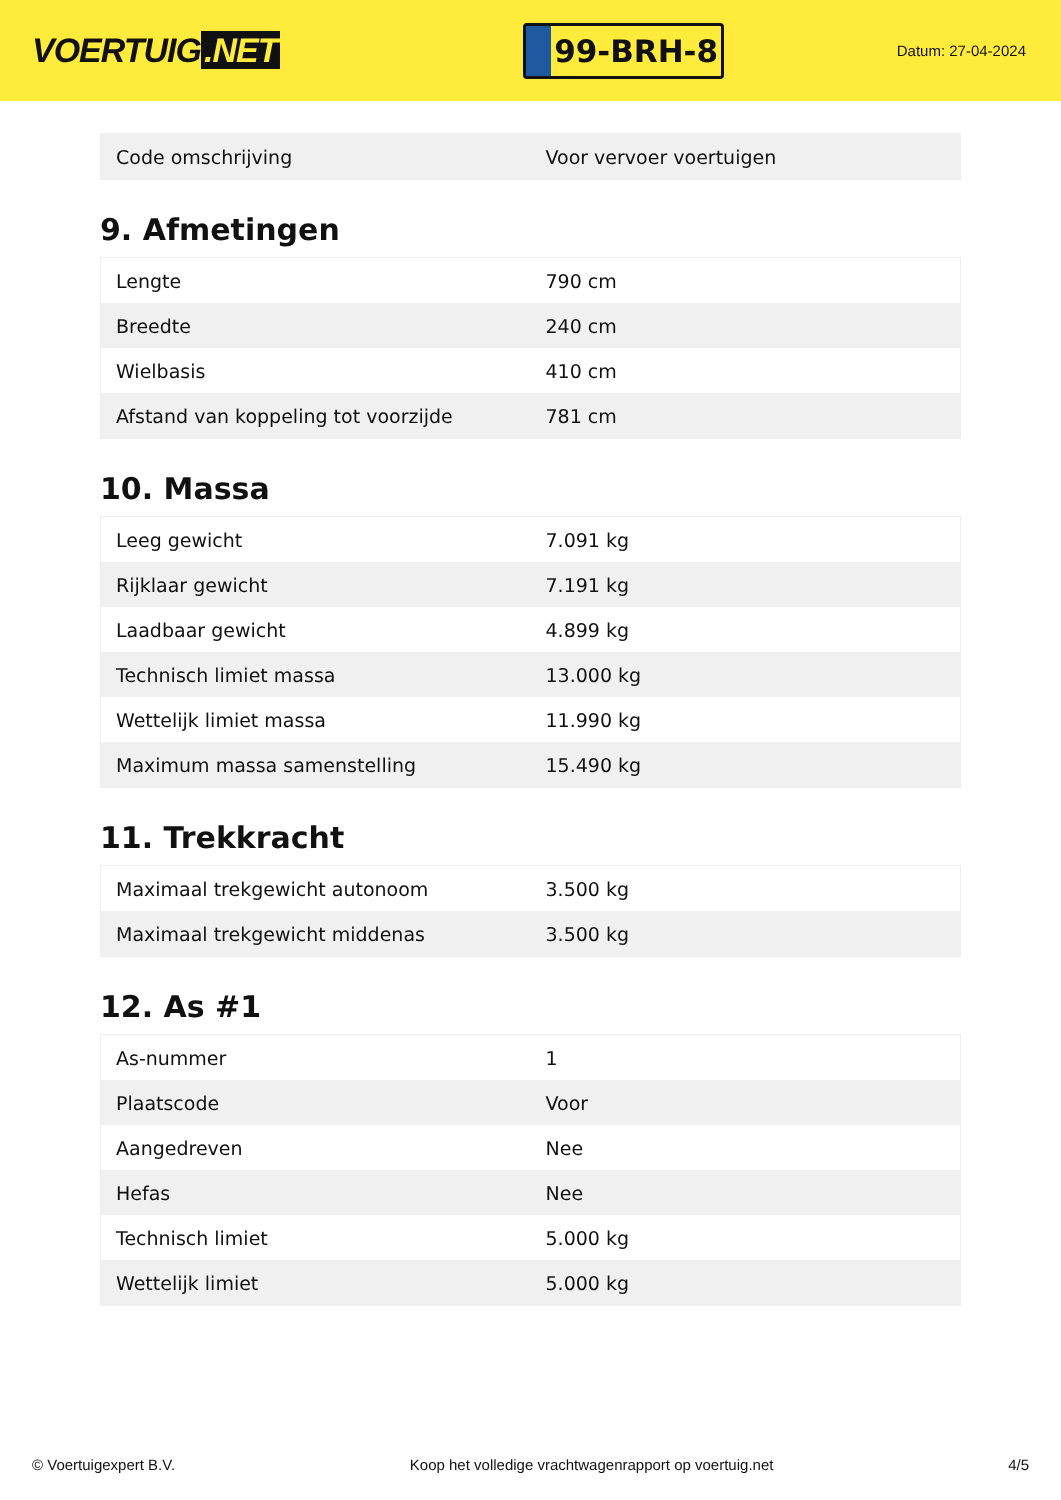VOERTUIG.NET
99-BRH-8
Datum: 27-04-2024
| Code omschrijving | Voor vervoer voertuigen |
9. Afmetingen
| Lengte | 790 cm |
| Breedte | 240 cm |
| Wielbasis | 410 cm |
| Afstand van koppeling tot voorzijde | 781 cm |
10. Massa
| Leeg gewicht | 7.091 kg |
| Rijklaar gewicht | 7.191 kg |
| Laadbaar gewicht | 4.899 kg |
| Technisch limiet massa | 13.000 kg |
| Wettelijk limiet massa | 11.990 kg |
| Maximum massa samenstelling | 15.490 kg |
11. Trekkracht
| Maximaal trekgewicht autonoom | 3.500 kg |
| Maximaal trekgewicht middenas | 3.500 kg |
12. As #1
| As-nummer | 1 |
| Plaatscode | Voor |
| Aangedreven | Nee |
| Hefas | Nee |
| Technisch limiet | 5.000 kg |
| Wettelijk limiet | 5.000 kg |
© Voertuigexpert B.V. Koop het volledige vrachtwagenrapport op voertuig.net 4/5